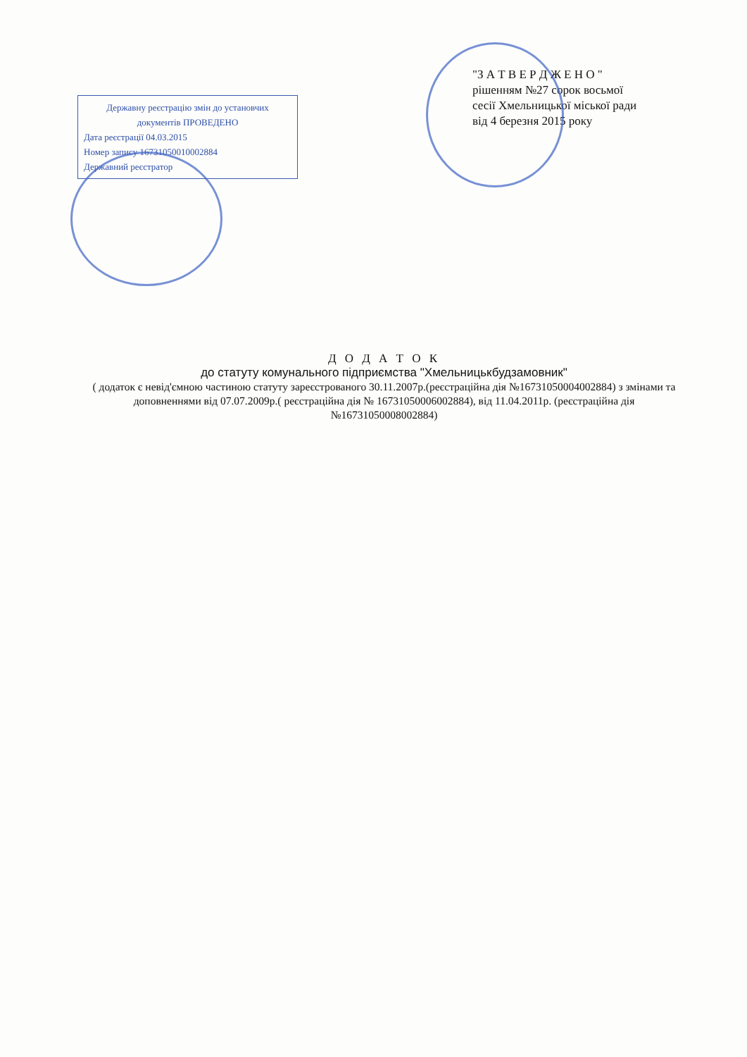Державну реєстрацію змін до установчих документів ПРОВЕДЕНО
Дата реєстрації 04.03.2015
Номер запису 16731050010002884
Державний реєстратор
"З А Т В Е Р Д Ж Е Н О "
рішенням №27 сорок восьмої
сесії Хмельницької міської ради
від 4 березня 2015 року
Д О Д А Т О К
до статуту комунального підприємства "Хмельницькбудзамовник"
( додаток є невід'ємною частиною статуту зареєстрованого 30.11.2007р.(реєстраційна дія №16731050004002884) з змінами та доповненнями від 07.07.2009р.( реєстраційна дія № 16731050006002884), від 11.04.2011р. (реєстраційна дія №16731050008002884)